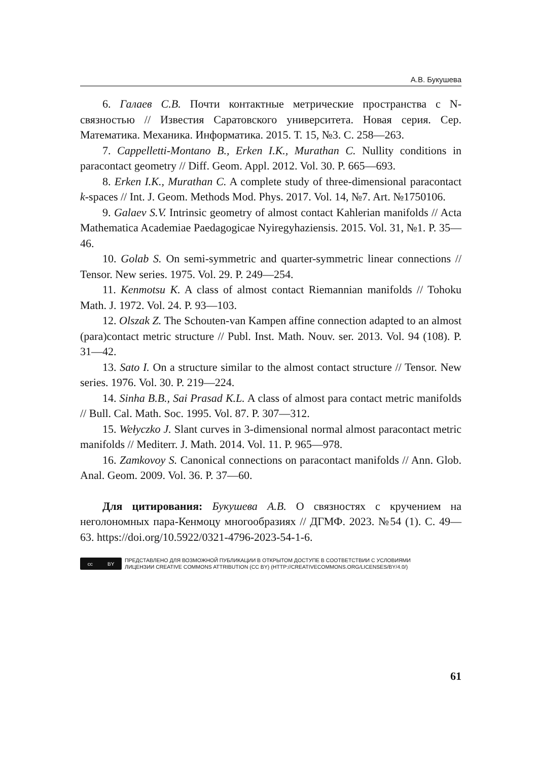А.В. Букушева
6. Галаев С.В. Почти контактные метрические пространства с N-связностью // Известия Саратовского университета. Новая серия. Сер. Математика. Механика. Информатика. 2015. Т. 15, №3. С. 258—263.
7. Cappelletti-Montano B., Erken I.K., Murathan C. Nullity conditions in paracontact geometry // Diff. Geom. Appl. 2012. Vol. 30. P. 665—693.
8. Erken I.K., Murathan C. A complete study of three-dimensional paracontact k-spaces // Int. J. Geom. Methods Mod. Phys. 2017. Vol. 14, №7. Art. №1750106.
9. Galaev S.V. Intrinsic geometry of almost contact Kahlerian manifolds // Acta Mathematica Academiae Paedagogicae Nyiregyhaziensis. 2015. Vol. 31, №1. P. 35—46.
10. Golab S. On semi-symmetric and quarter-symmetric linear connections // Tensor. New series. 1975. Vol. 29. P. 249—254.
11. Kenmotsu K. A class of almost contact Riemannian manifolds // Tohoku Math. J. 1972. Vol. 24. P. 93—103.
12. Olszak Z. The Schouten-van Kampen affine connection adapted to an almost (para)contact metric structure // Publ. Inst. Math. Nouv. ser. 2013. Vol. 94 (108). P. 31—42.
13. Sato I. On a structure similar to the almost contact structure // Tensor. New series. 1976. Vol. 30. P. 219—224.
14. Sinha B.B., Sai Prasad K.L. A class of almost para contact metric manifolds // Bull. Cal. Math. Soc. 1995. Vol. 87. P. 307—312.
15. Wełyczko J. Slant curves in 3-dimensional normal almost paracontact metric manifolds // Mediterr. J. Math. 2014. Vol. 11. P. 965—978.
16. Zamkovoy S. Canonical connections on paracontact manifolds // Ann. Glob. Anal. Geom. 2009. Vol. 36. P. 37—60.
Для цитирования: Букушева А.В. О связностях с кручением на неголономных пара-Кенмоцу многообразиях // ДГМФ. 2023. №54 (1). С. 49—63. https://doi.org/10.5922/0321-4796-2023-54-1-6.
cc BY
ПРЕДСТАВЛЕНО ДЛЯ ВОЗМОЖНОЙ ПУБЛИКАЦИИ В ОТКРЫТОМ ДОСТУПЕ В СООТВЕТСТВИИ С УСЛОВИЯМИ
ЛИЦЕНЗИИ CREATIVE COMMONS ATTRIBUTION (CC BY) (HTTP://CREATIVECOMMONS.ORG/LICENSES/BY/4.0/)
61